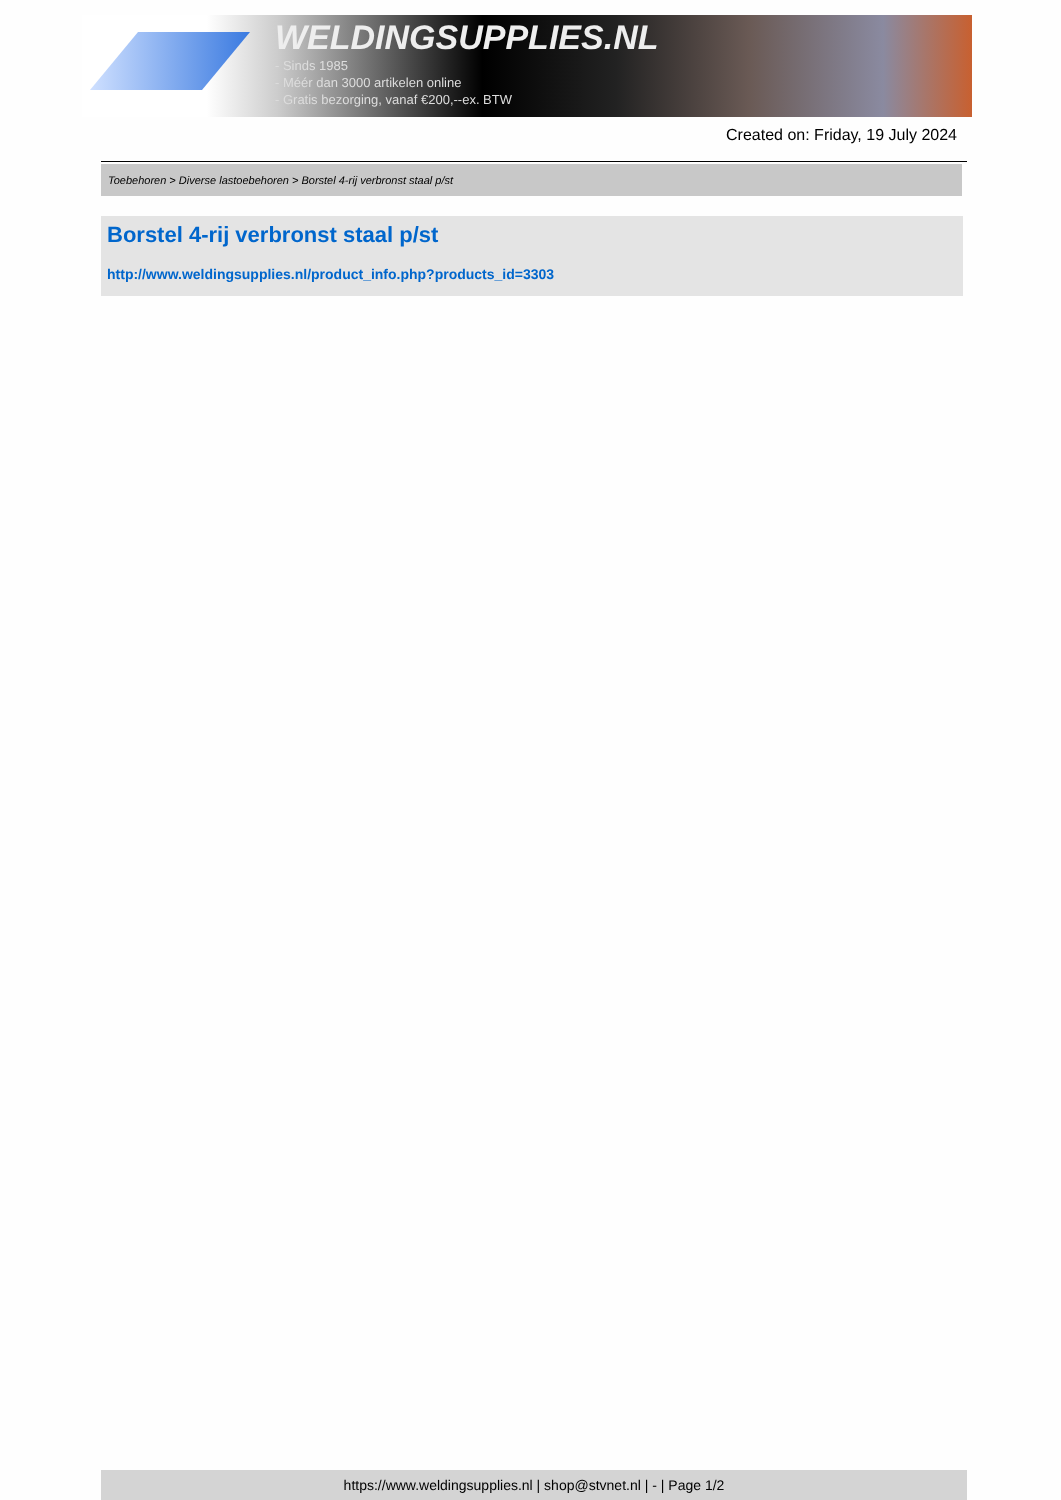WELDINGSUPPLIES.NL
- Sinds 1985
- Méér dan 3000 artikelen online
- Gratis bezorging, vanaf €200,--ex. BTW
Created on: Friday, 19 July 2024
Toebehoren > Diverse lastoebehoren > Borstel 4-rij verbronst staal p/st
Borstel 4-rij verbronst staal p/st
http://www.weldingsupplies.nl/product_info.php?products_id=3303
https://www.weldingsupplies.nl | shop@stvnet.nl | - | Page 1/2